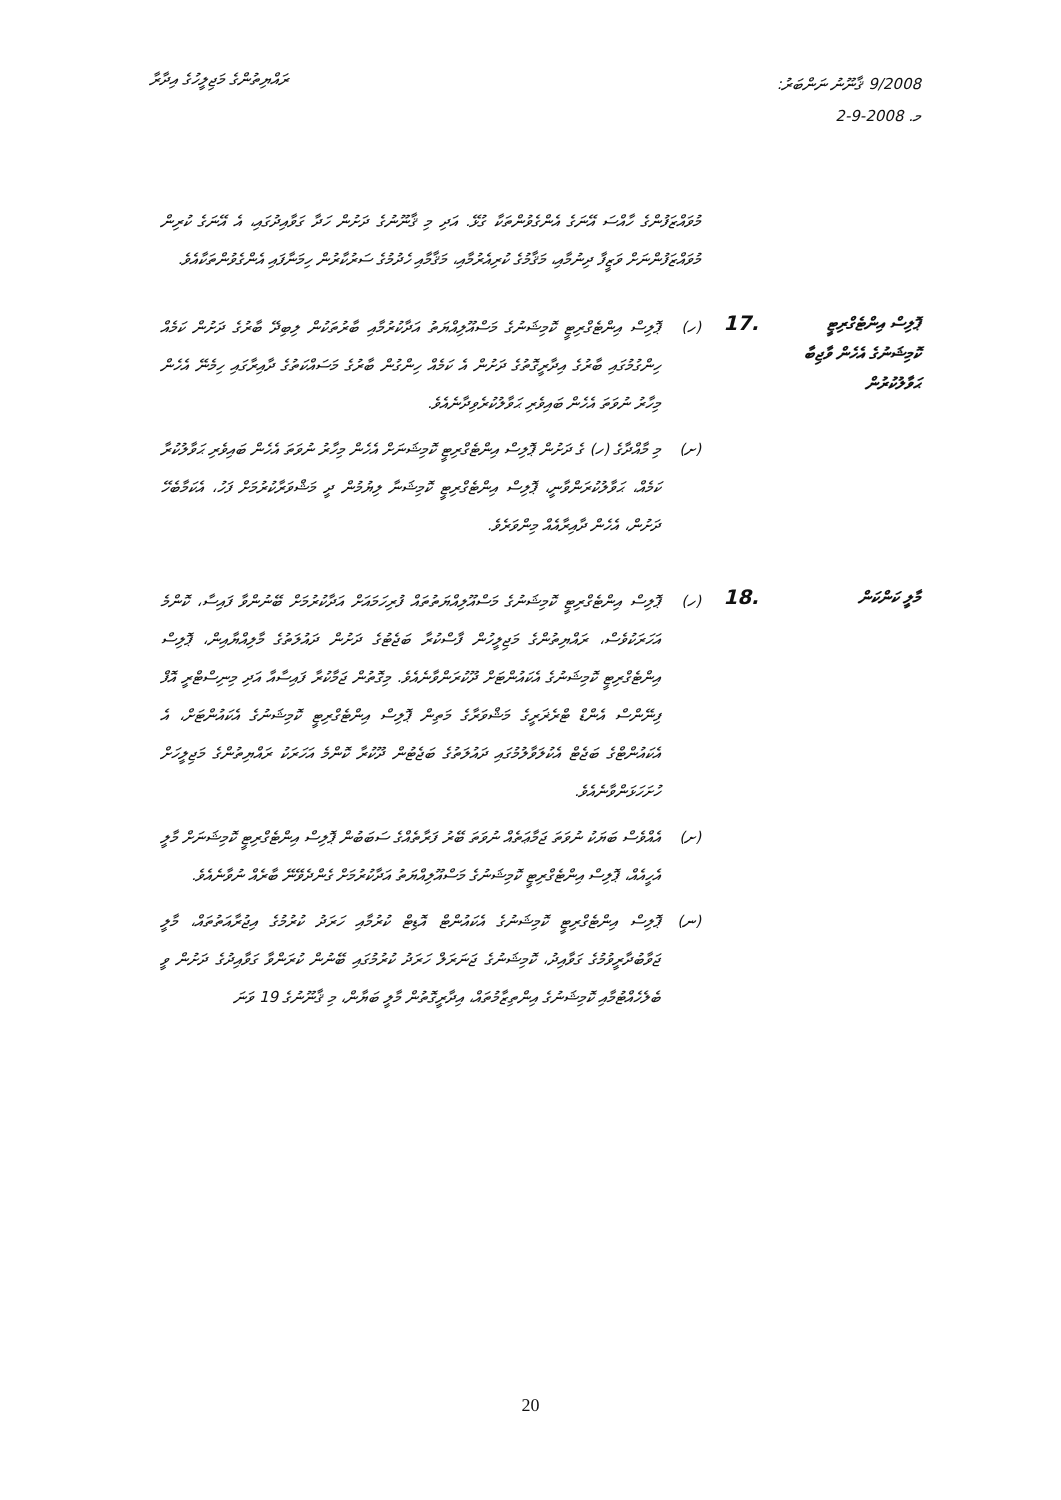ރައްޔިތުންގެ މަޖިލީހުގެ އިދާރާ
ޤާނޫނު ނަންބަރު: 9/2008
2-9-2008 މ.
މުވައްޒަފުންގެ ހާއްސަ އޭނަގެ އެންގެވުންތަކާ ގުޅޭ. އަދި މި ޤާނޫނުގެ ދަށުން ހަދާ ގަވާއިދުގައި، އެ އޭނަގެ ކުރިން މުވައްޒަފުންނަށް ވަޒީފާ ދިނުމާއި، މަޤާމުގެ ކުރިއެރުމާއި، މަޤާމާއި ހެދުމުގެ ސަރުކާރުން ހިމަނާފައި އެންގެވުންތަކާއެވެ.
ޕޮލިސް އިންޓެގްރިޓީ ކޮމިޝަނުގެ އެހެން ވާޖިބާ ޙަވާލުކުރުން
.17
(ހ) ޕޮލިސް އިންޓެގްރިޓީ ކޮމިޝަނުގެ މަސްއޫލިއްޔަތު އަދާކުރުމާއި ބާރުތަކުން ލިބިދޭ ބާރުގެ ދަށުން ކަމެއް ހިންގުމުގައި ބާރުގެ އިދާރީގޮތުގެ ދަށުން އެ ކަމެއް ހިންގުން ބާރުގެ މަސައްކަތުގެ ދާއިރާގައި ހިމެނޭ އެހެން މިހާރު ނުވަތަ އެހެން ބައިވެރި ޙަވާލުކުރެވިދާނެއެވެ.
(ށ) މި މާއްދާގެ (ހ) ގެ ދަށުން ޕޮލިސް އިންޓެގްރިޓީ ކޮމިޝަނަށް އެހެން މިހާރު ނުވަތަ އެހެން ބައިވެރި ޙަވާލުކުރާ ކަމެއް، ޙަވާލުކުރަންވާނީ، ޕޮލިސް އިންޓެގްރިޓީ ކޮމިޝަނާ ލިޔުމުން ދީ މަޝްވަރާކުރުމަށް ފަހު، އެކަމާބެހޭ ދަށުން، އެހެން ދާއިރާއެއް މިންވަރެވެ.
މާލީ ކަންކަން
.18
(ހ) ޕޮލިސް އިންޓެގްރިޓީ ކޮމިޝަނުގެ މަސްއޫލިއްޔަތުތައް ފުރިހަމައަށް އަދާކުރުމަށް ބޭނުންވާ ފައިސާ، ކޮންމެ އަހަރަކުވެސް، ރައްޔިތުންގެ މަޖިލީހުން ފާސްކުރާ ބަޖެޓުގެ ދަށުން ދައުލަތުގެ މާލިއްޔާއިން، ޕޮލިސް އިންޓެގްރިޓީ ކޮމިޝަނުގެ އެކައުންޓަށް ދޫކުރަންވާނެއެވެ. މިގޮތުން ޖަމާކުރާ ފައިސާއާ އަދި މިނިސްޓްރީ އޮފް ފިނޭންސް އެންޑް ޓްރެޜަރީގެ މަޝްވަރާގެ މަތިން ޕޮލިސް އިންޓެގްރިޓީ ކޮމިޝަނުގެ އެކައުންޓަށް، އެ އެކައުންޓްގެ ބަޖެޓް އެކުލަވާލުމުގައި ދައުލަތުގެ ބަޖެޓުން ދޫކުރާ ކޮންމެ އަހަރަކު ރައްޔިތުންގެ މަޖިލީހަށް ހުށަހަޅަންވާނެއެވެ.
(ށ) އެއްވެސް ބަޔަކު ނުވަތަ ޖަމާޢަތެއް ނުވަތަ ބޭރު ފަރާތެއްގެ ސަބަބުން ޕޮލިސް އިންޓެގްރިޓީ ކޮމިޝަނަށް މާލީ އެހީއެއް، ޕޮލިސް އިންޓެގްރިޓީ ކޮމިޝަނުގެ މަސްއޫލިއްޔަތު އަދާކުރުމަށް ގެންދެވޭނޭ ބާރެއް ނުވާނެއެވެ.
(ނ) ޕޮލިސް އިންޓެގްރިޓީ ކޮމިޝަނުގެ އެކައުންޓް އޮޑިޓް ކުރުމާއި ހަރަދު ކުރުމުގެ އިޖުރާއަތުތައް، މާލީ ޖަވާބުދާރީވުމުގެ ގަވާއިދު، ކޮމިޝަނުގެ ޖަނަރަލް ހަރަދު ކުރުމުގައި ބޭނުން ކުރަންވާ ގަވާއިދުގެ ދަށުން ވީ ބެލެހެއްޓުމާއި ކޮމިޝަނުގެ އިންތިޒާމުތައް، އިދާރީގޮތުން މާލީ ބަޔާން، މި ޤާނޫނުގެ 19 ވަނަ
20